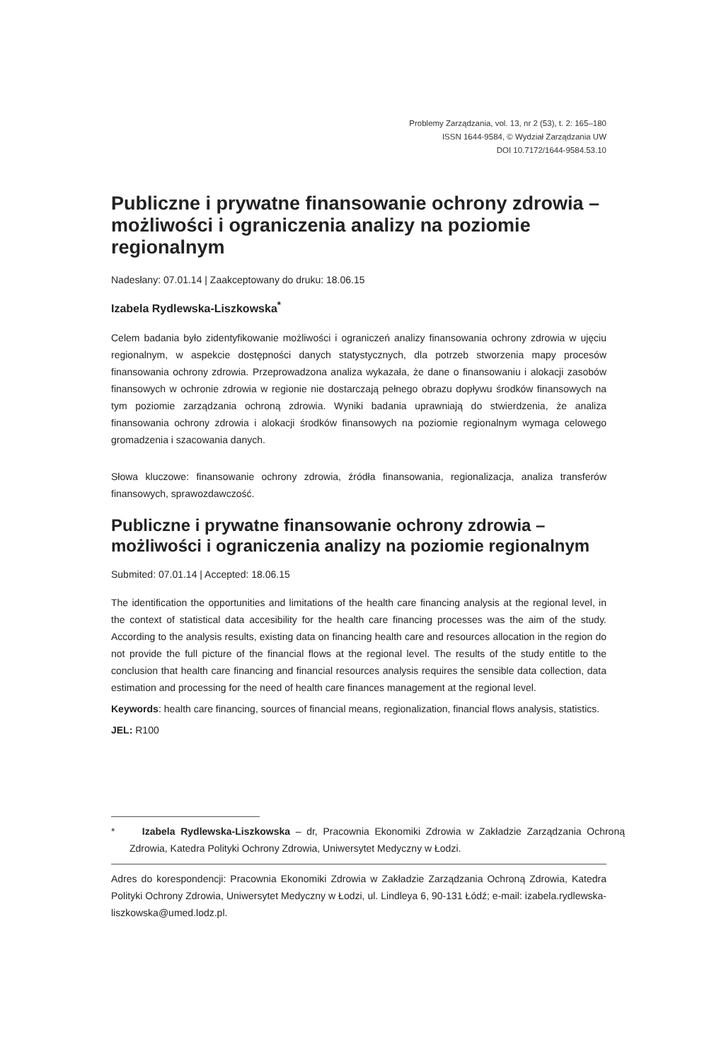Problemy Zarządzania, vol. 13, nr 2 (53), t. 2: 165–180
ISSN 1644-9584, © Wydział Zarządzania UW
DOI 10.7172/1644-9584.53.10
Publiczne i prywatne finansowanie ochrony zdrowia – możliwości i ograniczenia analizy na poziomie regionalnym
Nadesłany: 07.01.14 | Zaakceptowany do druku: 18.06.15
Izabela Rydlewska-Liszkowska<sup>*</sup>
Celem badania było zidentyfikowanie możliwości i ograniczeń analizy finansowania ochrony zdrowia w ujęciu regionalnym, w aspekcie dostępności danych statystycznych, dla potrzeb stworzenia mapy procesów finansowania ochrony zdrowia. Przeprowadzona analiza wykazała, że dane o finansowaniu i alokacji zasobów finansowych w ochronie zdrowia w regionie nie dostarczają pełnego obrazu dopływu środków finansowych na tym poziomie zarządzania ochroną zdrowia. Wyniki badania uprawniają do stwierdzenia, że analiza finansowania ochrony zdrowia i alokacji środków finansowych na poziomie regionalnym wymaga celowego gromadzenia i szacowania danych.
Słowa kluczowe: finansowanie ochrony zdrowia, źródła finansowania, regionalizacja, analiza transferów finansowych, sprawozdawczość.
Publiczne i prywatne finansowanie ochrony zdrowia – możliwości i ograniczenia analizy na poziomie regionalnym
Submited: 07.01.14 | Accepted: 18.06.15
The identification the opportunities and limitations of the health care financing analysis at the regional level, in the context of statistical data accesibility for the health care financing processes was the aim of the study. According to the analysis results, existing data on financing health care and resources allocation in the region do not provide the full picture of the financial flows at the regional level. The results of the study entitle to the conclusion that health care financing and financial resources analysis requires the sensible data collection, data estimation and processing for the need of health care finances management at the regional level.
Keywords: health care financing, sources of financial means, regionalization, financial flows analysis, statistics.
JEL: R100
* Izabela Rydlewska-Liszkowska – dr, Pracownia Ekonomiki Zdrowia w Zakładzie Zarządzania Ochroną Zdrowia, Katedra Polityki Ochrony Zdrowia, Uniwersytet Medyczny w Łodzi.
Adres do korespondencji: Pracownia Ekonomiki Zdrowia w Zakładzie Zarządzania Ochroną Zdrowia, Katedra Polityki Ochrony Zdrowia, Uniwersytet Medyczny w Łodzi, ul. Lindleya 6, 90-131 Łódź; e-mail: izabela.rydlewska-liszkowska@umed.lodz.pl.